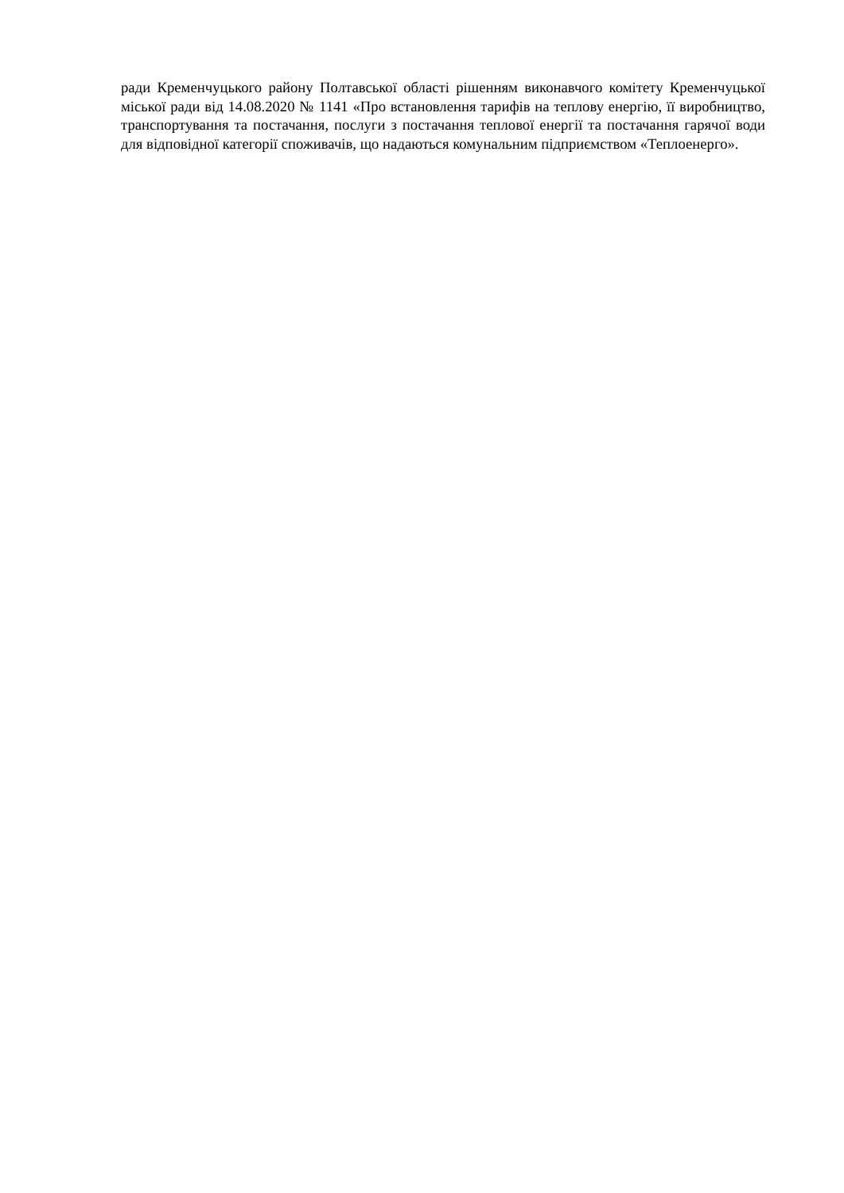ради Кременчуцького району Полтавської області рішенням виконавчого комітету Кременчуцької міської ради від 14.08.2020 № 1141 «Про встановлення тарифів на теплову енергію, її виробництво, транспортування та постачання, послуги з постачання теплової енергії та постачання гарячої води для відповідної категорії споживачів, що надаються комунальним підприємством «Теплоенерго».